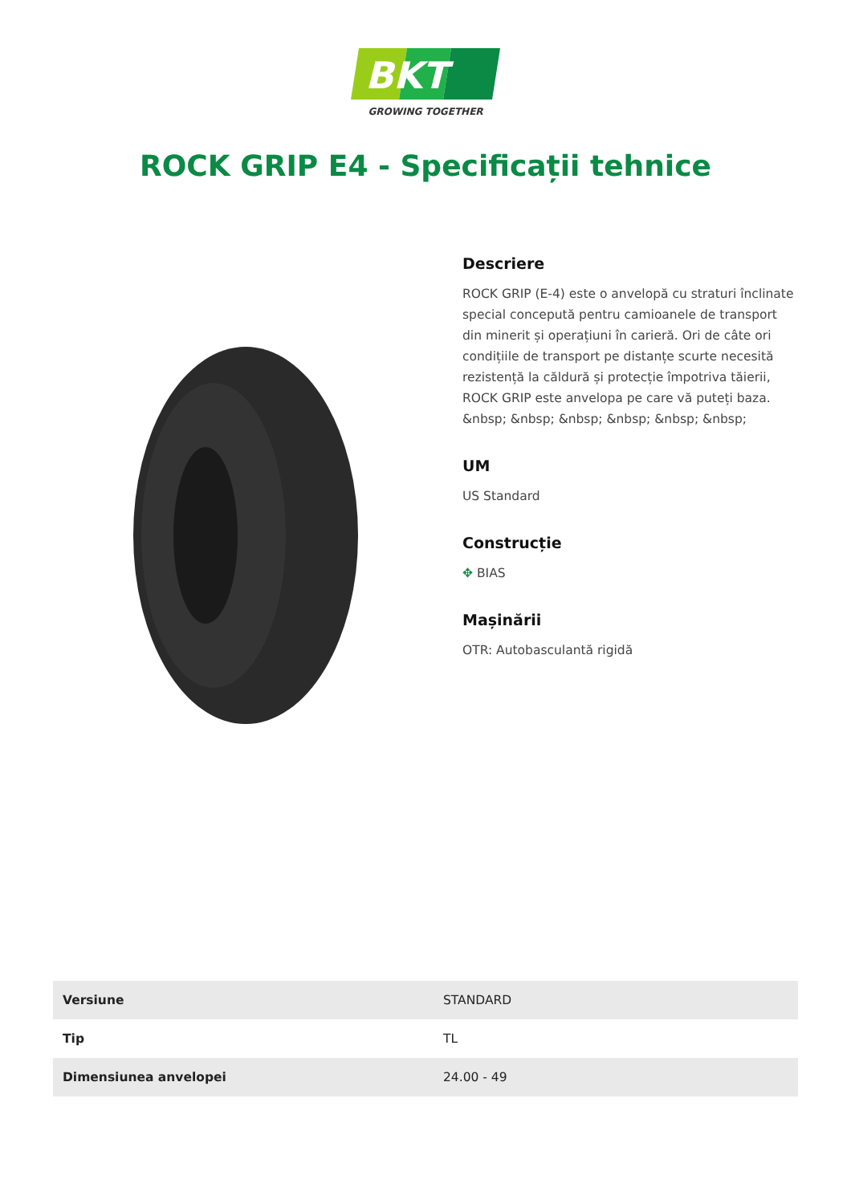BKT
GROWING TOGETHER
ROCK GRIP E4 - Specificații tehnice
Descriere
ROCK GRIP (E-4) este o anvelopă cu straturi înclinate special concepută pentru camioanele de transport din minerit și operațiuni în carieră. Ori de câte ori condițiile de transport pe distanțe scurte necesită rezistență la căldură și protecție împotriva tăierii, ROCK GRIP este anvelopa pe care vă puteți baza. &nbsp; &nbsp; &nbsp; &nbsp; &nbsp; &nbsp;
UM
US Standard
Construcție
✥ BIAS
Mașinării
OTR: Autobasculantă rigidă
| Versiune | STANDARD |
| Tip | TL |
| Dimensiunea anvelopei | 24.00 - 49 |